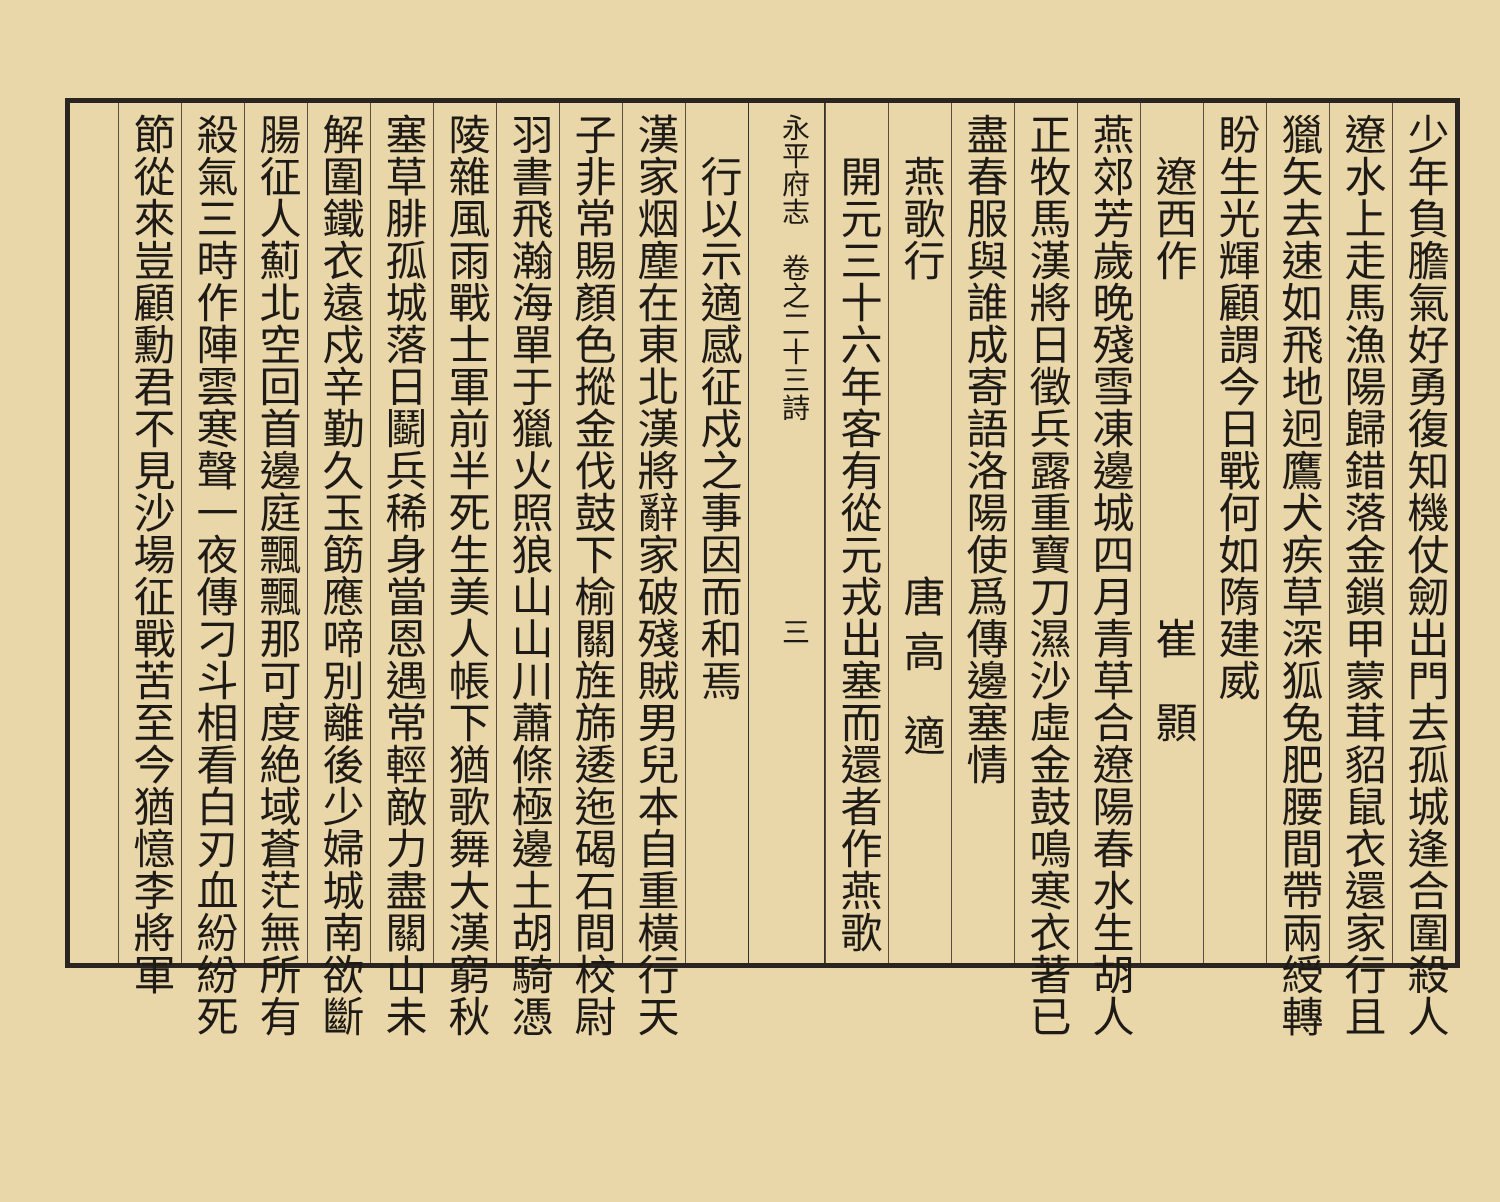少年負膽氣好勇復知機仗劒出門去孤城逢合圍殺人
遼水上走馬漁陽歸錯落金鎖甲蒙茸貂鼠衣還家行且
獵矢去速如飛地迥鷹犬疾草深狐兔肥腰間帶兩綬轉
盼生光輝顧謂今日戰何如隋建威
　遼西作　　　　　　　　崔　顥
燕郊芳歲晚殘雪凍邊城四月青草合遼陽春水生胡人
正牧馬漢將日徵兵露重寶刀濕沙虛金鼓鳴寒衣著已
盡春服與誰成寄語洛陽使爲傳邊塞情
　燕歌行　　　　　　　唐 高　適
　開元三十六年客有從元戎出塞而還者作燕歌
永平府志　卷之二十三詩　　　　　　　三
　行以示適感征戍之事因而和焉
漢家烟塵在東北漢將辭家破殘賊男兒本自重橫行天
子非常賜顏色摐金伐鼓下榆關旌旆逶迤碣石間校尉
羽書飛瀚海單于獵火照狼山山川蕭條極邊土胡騎憑
陵雜風雨戰士軍前半死生美人帳下猶歌舞大漢窮秋
塞草腓孤城落日鬬兵稀身當恩遇常輕敵力盡關山未
解圍鐵衣遠戍辛勤久玉筯應啼別離後少婦城南欲斷
腸征人薊北空回首邊庭飄飄那可度絶域蒼茫無所有
殺氣三時作陣雲寒聲一夜傳刁斗相看白刃血紛紛死
節從來豈顧勳君不見沙場征戰苦至今猶憶李將軍